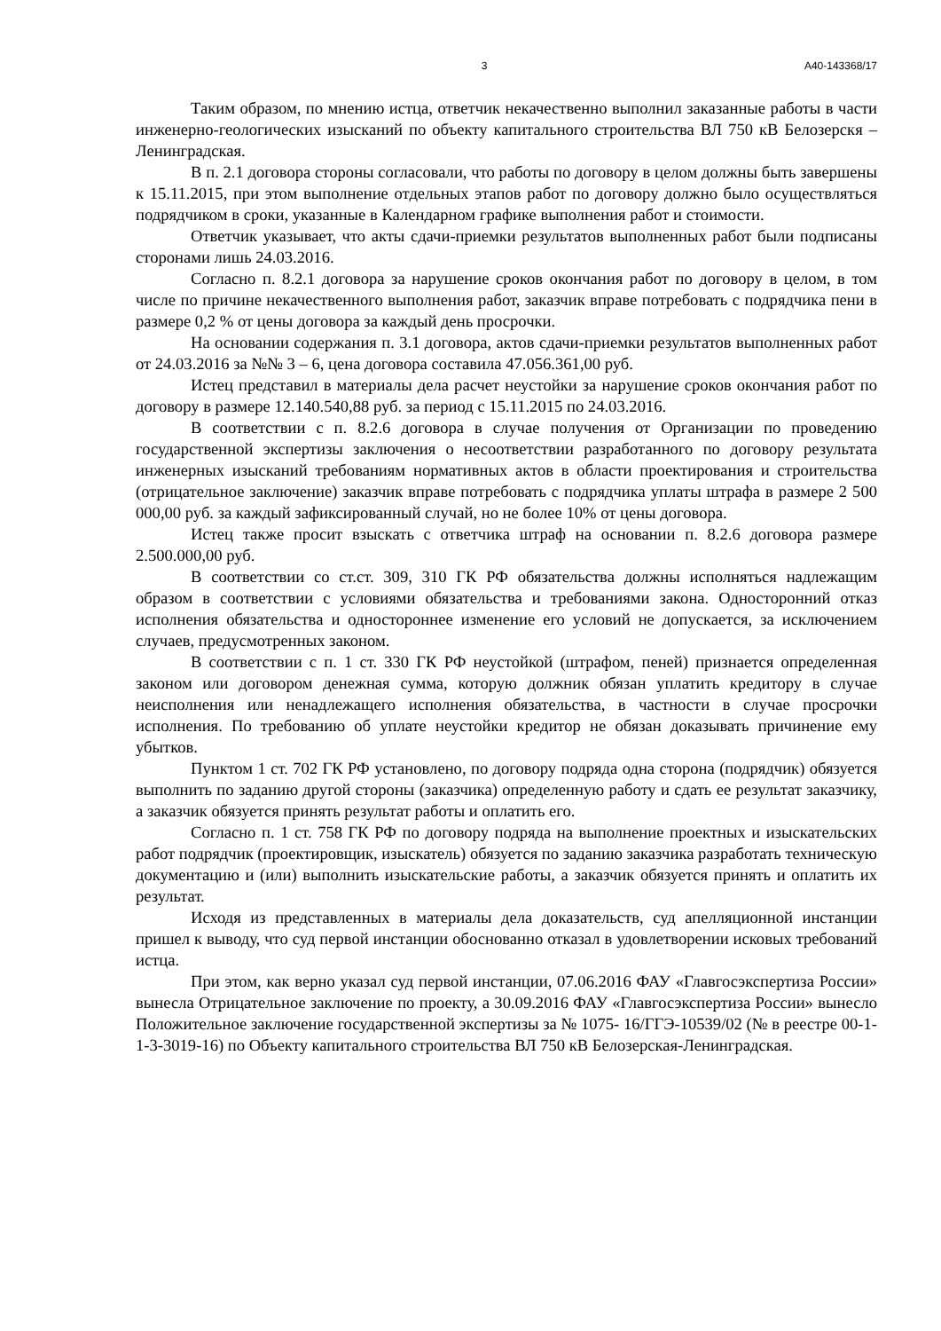3 А40-143368/17
Таким образом, по мнению истца, ответчик некачественно выполнил заказанные работы в части инженерно-геологических изысканий по объекту капитального строительства ВЛ 750 кВ Белозерскя – Ленинградская.
В п. 2.1 договора стороны согласовали, что работы по договору в целом должны быть завершены к 15.11.2015, при этом выполнение отдельных этапов работ по договору должно было осуществляться подрядчиком в сроки, указанные в Календарном графике выполнения работ и стоимости.
Ответчик указывает, что акты сдачи-приемки результатов выполненных работ были подписаны сторонами лишь 24.03.2016.
Согласно п. 8.2.1 договора за нарушение сроков окончания работ по договору в целом, в том числе по причине некачественного выполнения работ, заказчик вправе потребовать с подрядчика пени в размере 0,2 % от цены договора за каждый день просрочки.
На основании содержания п. 3.1 договора, актов сдачи-приемки результатов выполненных работ от 24.03.2016 за №№ 3 – 6, цена договора составила 47.056.361,00 руб.
Истец представил в материалы дела расчет неустойки за нарушение сроков окончания работ по договору в размере 12.140.540,88 руб. за период с 15.11.2015 по 24.03.2016.
В соответствии с п. 8.2.6 договора в случае получения от Организации по проведению государственной экспертизы заключения о несоответствии разработанного по договору результата инженерных изысканий требованиям нормативных актов в области проектирования и строительства (отрицательное заключение) заказчик вправе потребовать с подрядчика уплаты штрафа в размере 2 500 000,00 руб. за каждый зафиксированный случай, но не более 10% от цены договора.
Истец также просит взыскать с ответчика штраф на основании п. 8.2.6 договора размере 2.500.000,00 руб.
В соответствии со ст.ст. 309, 310 ГК РФ обязательства должны исполняться надлежащим образом в соответствии с условиями обязательства и требованиями закона. Односторонний отказ исполнения обязательства и одностороннее изменение его условий не допускается, за исключением случаев, предусмотренных законом.
В соответствии с п. 1 ст. 330 ГК РФ неустойкой (штрафом, пеней) признается определенная законом или договором денежная сумма, которую должник обязан уплатить кредитору в случае неисполнения или ненадлежащего исполнения обязательства, в частности в случае просрочки исполнения. По требованию об уплате неустойки кредитор не обязан доказывать причинение ему убытков.
Пунктом 1 ст. 702 ГК РФ установлено, по договору подряда одна сторона (подрядчик) обязуется выполнить по заданию другой стороны (заказчика) определенную работу и сдать ее результат заказчику, а заказчик обязуется принять результат работы и оплатить его.
Согласно п. 1 ст. 758 ГК РФ по договору подряда на выполнение проектных и изыскательских работ подрядчик (проектировщик, изыскатель) обязуется по заданию заказчика разработать техническую документацию и (или) выполнить изыскательские работы, а заказчик обязуется принять и оплатить их результат.
Исходя из представленных в материалы дела доказательств, суд апелляционной инстанции пришел к выводу, что суд первой инстанции обоснованно отказал в удовлетворении исковых требований истца.
При этом, как верно указал суд первой инстанции, 07.06.2016 ФАУ «Главгосэкспертиза России» вынесла Отрицательное заключение по проекту, а 30.09.2016 ФАУ «Главгосэкспертиза России» вынесло Положительное заключение государственной экспертизы за № 1075- 16/ГГЭ-10539/02 (№ в реестре 00-1-1-3-3019-16) по Объекту капитального строительства ВЛ 750 кВ Белозерская-Ленинградская.